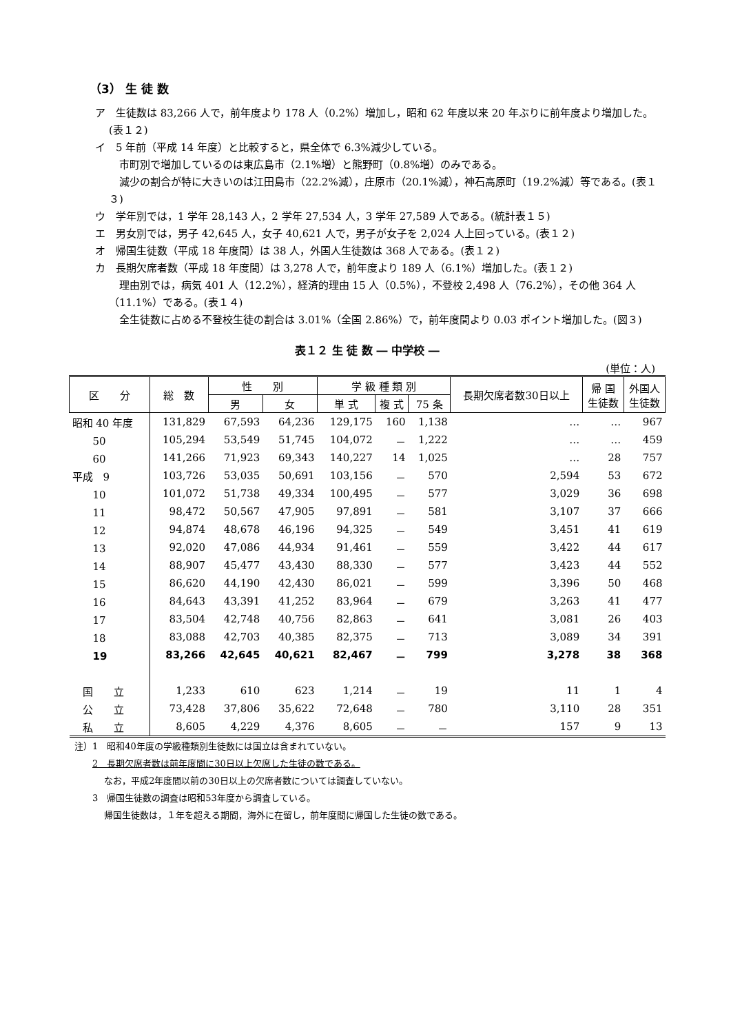（3） 生 徒 数
ア　生徒数は 83,266 人で，前年度より 178 人（0.2%）増加し，昭和 62 年度以来 20 年ぶりに前年度より増加した。(表１２)
イ　5 年前（平成 14 年度）と比較すると，県全体で 6.3%減少している。
　市町別で増加しているのは東広島市（2.1%増）と熊野町（0.8%増）のみである。
　減少の割合が特に大きいのは江田島市（22.2%減），庄原市（20.1%減），神石高原町（19.2%減）等である。(表１３)
ウ　学年別では，1 学年 28,143 人，2 学年 27,534 人，3 学年 27,589 人である。(統計表１５)
エ　男女別では，男子 42,645 人，女子 40,621 人で，男子が女子を 2,024 人上回っている。(表１２)
オ　帰国生徒数（平成 18 年度間）は 38 人，外国人生徒数は 368 人である。(表１２)
カ　長期欠席者数（平成 18 年度間）は 3,278 人で，前年度より 189 人（6.1%）増加した。(表１２)
　理由別では，病気 401 人（12.2%），経済的理由 15 人（0.5%），不登校 2,498 人（76.2%），その他 364 人（11.1%）である。(表１４)
　全生徒数に占める不登校生徒の割合は 3.01%（全国 2.86%）で，前年度間より 0.03 ポイント増加した。(図３)
表１２ 生 徒 数 ― 中学校 ―
(単位：人)
| 区 分 | 総 数 | 性 別 | | 学 級 種 類 別 | | | 長期欠席者数30日以上 | 帰 国 生徒数 | 外国人 生徒数 |
| --- | --- | --- | --- | --- | --- | --- | --- | --- | --- |
| | | 男 | 女 | 単 式 | 複 式 | 75 条 | | | |
| 昭和 40 年度 | 131,829 | 67,593 | 64,236 | 129,175 | 160 | 1,138 | … | … | 967 |
| 50 | 105,294 | 53,549 | 51,745 | 104,072 | － | 1,222 | … | … | 459 |
| 60 | 141,266 | 71,923 | 69,343 | 140,227 | 14 | 1,025 | … | 28 | 757 |
| 平成 9 | 103,726 | 53,035 | 50,691 | 103,156 | － | 570 | 2,594 | 53 | 672 |
| 10 | 101,072 | 51,738 | 49,334 | 100,495 | － | 577 | 3,029 | 36 | 698 |
| 11 | 98,472 | 50,567 | 47,905 | 97,891 | － | 581 | 3,107 | 37 | 666 |
| 12 | 94,874 | 48,678 | 46,196 | 94,325 | － | 549 | 3,451 | 41 | 619 |
| 13 | 92,020 | 47,086 | 44,934 | 91,461 | － | 559 | 3,422 | 44 | 617 |
| 14 | 88,907 | 45,477 | 43,430 | 88,330 | － | 577 | 3,423 | 44 | 552 |
| 15 | 86,620 | 44,190 | 42,430 | 86,021 | － | 599 | 3,396 | 50 | 468 |
| 16 | 84,643 | 43,391 | 41,252 | 83,964 | － | 679 | 3,263 | 41 | 477 |
| 17 | 83,504 | 42,748 | 40,756 | 82,863 | － | 641 | 3,081 | 26 | 403 |
| 18 | 83,088 | 42,703 | 40,385 | 82,375 | － | 713 | 3,089 | 34 | 391 |
| 19 | 83,266 | 42,645 | 40,621 | 82,467 | － | 799 | 3,278 | 38 | 368 |
| 国 立 | 1,233 | 610 | 623 | 1,214 | － | 19 | 11 | 1 | 4 |
| 公 立 | 73,428 | 37,806 | 35,622 | 72,648 | － | 780 | 3,110 | 28 | 351 |
| 私 立 | 8,605 | 4,229 | 4,376 | 8,605 | － | － | 157 | 9 | 13 |
注）1　昭和40年度の学級種類別生徒数には国立は含まれていない。
　　2　長期欠席者数は前年度間に30日以上欠席した生徒の数である。
　　　 なお，平成2年度間以前の30日以上の欠席者数については調査していない。
　　3　帰国生徒数の調査は昭和53年度から調査している。
　　　 帰国生徒数は，１年を超える期間，海外に在留し，前年度間に帰国した生徒の数である。